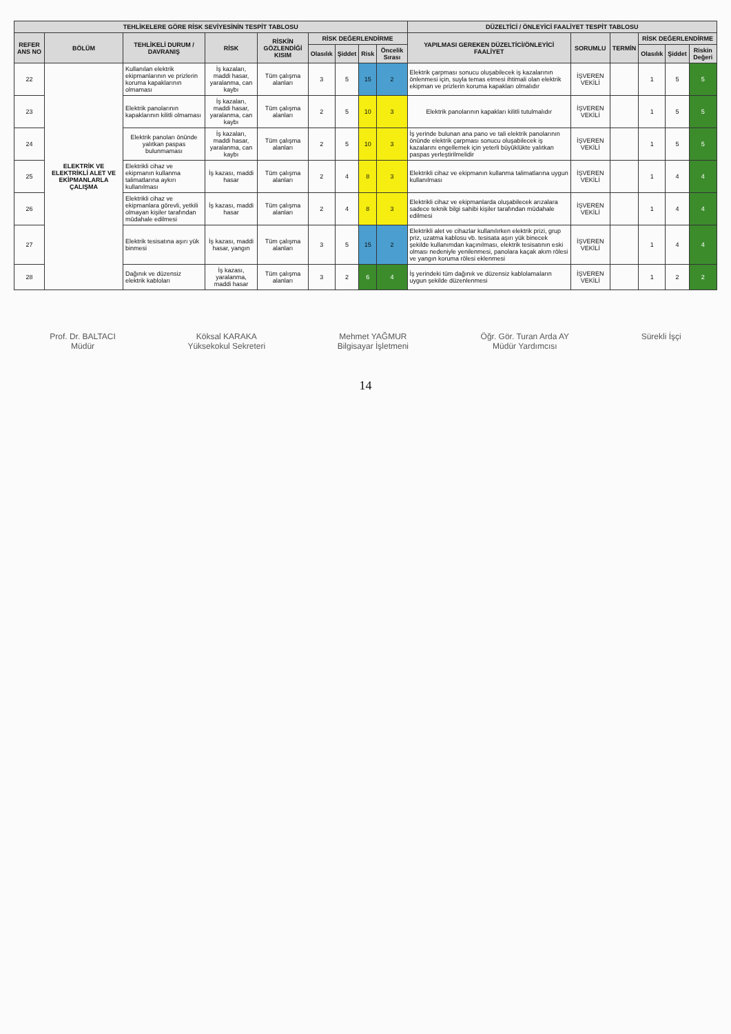| TEHLİKELERE GÖRE RİSK SEVİYESİNİN TESPİT TABLOSU | | | | | | | | | DÜZELTİCİ / ÖNLEYİCİ FAALİYET TESPİT TABLOSU | | | | | |
| --- | --- | --- | --- | --- | --- | --- | --- | --- | --- | --- | --- | --- | --- | --- |
| REFER ANS NO | BÖLÜM | TEHLİKELİ DURUM / DAVRANIŞ | RİSK | RİSKİN GÖZLENDİĞİ KISIM | RİSK DEĞERLENDİRME | | | | YAPILMASI GEREKEN DÜZELTİCİ/ÖNLEYİCİ FAALİYET | SORUMLU | TERMİN | RİSK DEĞERLENDİRME | | |
| | | | | | Olasılık | Şiddet | Risk | Öncelik Sırası | | | | Olasılık | Şiddet | Riskin Değeri |
| 22 | ELEKTRİK VE ELEKTRİKLİ ALET VE EKİPMANLARLA ÇALIŞMA | Kullanılan elektrik ekipmanlarının ve prizlerin koruma kapaklarının olmaması | İş kazaları, maddi hasar, yaralanma, can kaybı | Tüm çalışma alanları | 3 | 5 | 15 | 2 | Elektrik çarpması sonucu oluşabilecek iş kazalarının önlenmesi için, suyla temas etmesi ihtimali olan elektrik ekipman ve prizlerin koruma kapakları olmalıdır | İŞVEREN VEKİLİ | | 1 | 5 | 5 |
| 23 | | Elektrik panolarının kapaklarının kilitli olmaması | İş kazaları, maddi hasar, yaralanma, can kaybı | Tüm çalışma alanları | 2 | 5 | 10 | 3 | Elektrik panolarının kapakları kilitli tutulmalıdır | İŞVEREN VEKİLİ | | 1 | 5 | 5 |
| 24 | | Elektrik panoları önünde yalıtkan paspas bulunmaması | İş kazaları, maddi hasar, yaralanma, can kaybı | Tüm çalışma alanları | 2 | 5 | 10 | 3 | İş yerinde bulunan ana pano ve tali elektrik panolarının önünde elektrik çarpması sonucu oluşabilecek iş kazalarını engellemek için yeterli büyüklükte yalıtkan paspas yerleştirilmelidir | İŞVEREN VEKİLİ | | 1 | 5 | 5 |
| 25 | | Elektrikli cihaz ve ekipmanın kullanma talimatlarına aykırı kullanılması | İş kazası, maddi hasar | Tüm çalışma alanları | 2 | 4 | 8 | 3 | Elektrikli cihaz ve ekipmanın kullanma talimatlarına uygun kullanılması | İŞVEREN VEKİLİ | | 1 | 4 | 4 |
| 26 | | Elektrikli cihaz ve ekipmanlara görevli, yetkili olmayan kişiler tarafından müdahale edilmesi | İş kazası, maddi hasar | Tüm çalışma alanları | 2 | 4 | 8 | 3 | Elektrikli cihaz ve ekipmanlarda oluşabilecek arızalara sadece teknik bilgi sahibi kişiler tarafından müdahale edilmesi | İŞVEREN VEKİLİ | | 1 | 4 | 4 |
| 27 | | Elektrik tesisatına aşırı yük binmesi | İş kazası, maddi hasar, yangın | Tüm çalışma alanları | 3 | 5 | 15 | 2 | Elektrikli alet ve cihazlar kullanılırken elektrik prizi, grup priz, uzatma kablosu vb. tesisata aşırı yük binecek şekilde kullanımdan kaçınılması, elektrik tesisatının eski olması nedeniyle yenilenmesi, panolara kaçak akım rölesi ve yangın koruma rölesi eklenmesi | İŞVEREN VEKİLİ | | 1 | 4 | 4 |
| 28 | | Dağınık ve düzensiz elektrik kabloları | İş kazası, yaralanma, maddi hasar | Tüm çalışma alanları | 3 | 2 | 6 | 4 | İş yerindeki tüm dağınık ve düzensiz kablolamaların uygun şekilde düzenlenmesi | İŞVEREN VEKİLİ | | 1 | 2 | 2 |
Prof. Dr. BALTACI
Müdür
Köksal KARAKA
Yüksekokul Sekreteri
Mehmet YAĞMUR
Bilgisayar İşletmeni
Öğr. Gör. Turan Arda AY
Müdür Yardımcısı
Sürekli İşçi
14